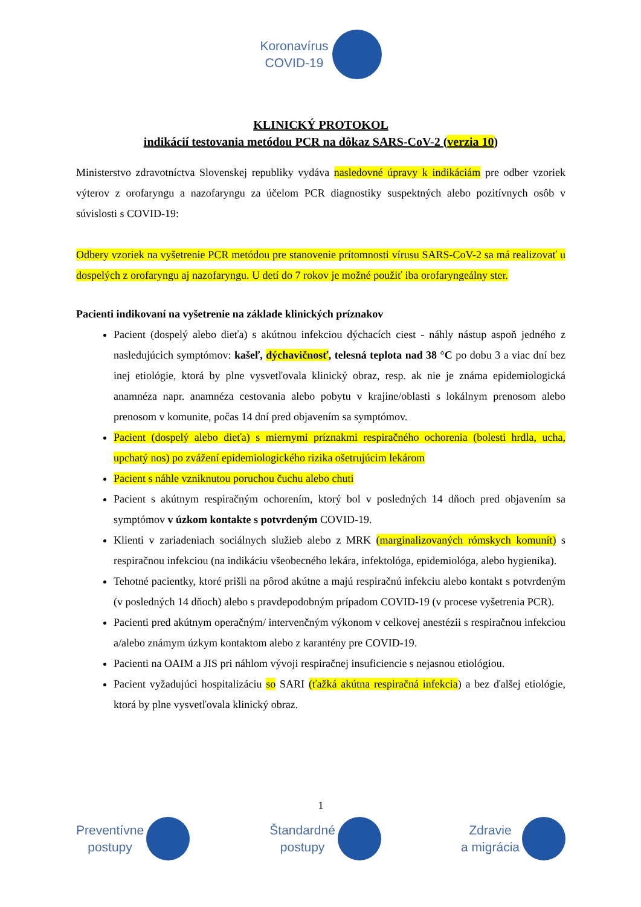Koronavírus
COVID-19
KLINICKÝ PROTOKOL
indikácií testovania metódou PCR na dôkaz SARS-CoV-2 (verzia 10)
Ministerstvo zdravotníctva Slovenskej republiky vydáva nasledovné úpravy k indikáciám pre odber vzoriek výterov z orofaryngu a nazofaryngu za účelom PCR diagnostiky suspektných alebo pozitívnych osôb v súvislosti s COVID-19:
Odbery vzoriek na vyšetrenie PCR metódou pre stanovenie prítomnosti vírusu SARS-CoV-2 sa má realizovať u dospelých z orofaryngu aj nazofaryngu. U detí do 7 rokov je možné použiť iba orofaryngeálny ster.
Pacienti indikovaní na vyšetrenie na základe klinických príznakov
Pacient (dospelý alebo dieťa) s akútnou infekciou dýchacích ciest - náhly nástup aspoň jedného z nasledujúcich symptómov: kašeľ, dýchavičnosť, telesná teplota nad 38 °C po dobu 3 a viac dní bez inej etiológie, ktorá by plne vysvetľovala klinický obraz, resp. ak nie je známa epidemiologická anamnéza napr. anamnéza cestovania alebo pobytu v krajine/oblasti s lokálnym prenosom alebo prenosom v komunite, počas 14 dní pred objavením sa symptómov.
Pacient (dospelý alebo dieťa) s miernymi príznakmi respiračného ochorenia (bolesti hrdla, ucha, upchatý nos) po zvážení epidemiologického rizika ošetrujúcim lekárom
Pacient s náhle vzniknutou poruchou čuchu alebo chuti
Pacient s akútnym respiračným ochorením, ktorý bol v posledných 14 dňoch pred objavením sa symptómov v úzkom kontakte s potvrdeným COVID-19.
Klienti v zariadeniach sociálnych služieb alebo z MRK (marginalizovaných rómskych komunít) s respiračnou infekciou (na indikáciu všeobecného lekára, infektológa, epidemiológa, alebo hygienika).
Tehotné pacientky, ktoré prišli na pôrod akútne a majú respiračnú infekciu alebo kontakt s potvrdeným (v posledných 14 dňoch) alebo s pravdepodobným prípadom COVID-19 (v procese vyšetrenia PCR).
Pacienti pred akútnym operačným/ intervenčným výkonom v celkovej anestézii s respiračnou infekciou a/alebo známym úzkym kontaktom alebo z karantény pre COVID-19.
Pacienti na OAIM a JIS pri náhlom vývoji respiračnej insuficiencie s nejasnou etiológiou.
Pacient vyžadujúci hospitalizáciu so SARI (ťažká akútna respiračná infekcia) a bez ďalšej etiológie, ktorá by plne vysvetľovala klinický obraz.
1
Preventívne
postupy
Štandardné
postupy
Zdravie
a migrácia